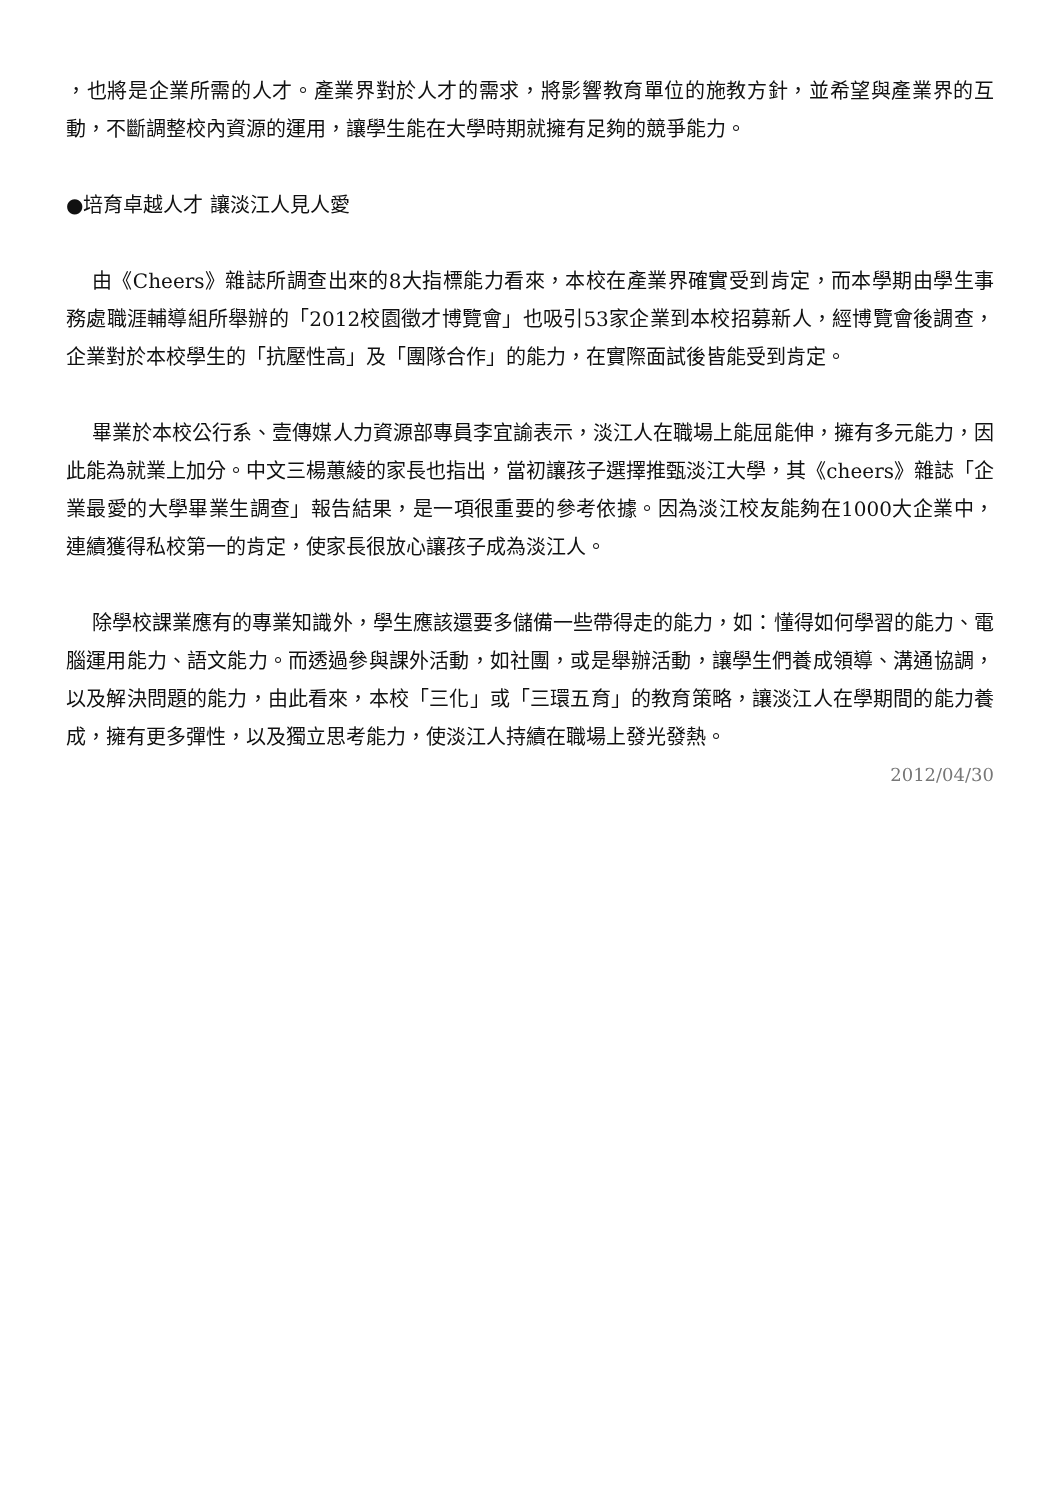，也將是企業所需的人才。產業界對於人才的需求，將影響教育單位的施教方針，並希望與產業界的互動，不斷調整校內資源的運用，讓學生能在大學時期就擁有足夠的競爭能力。
●培育卓越人才 讓淡江人見人愛
由《Cheers》雜誌所調查出來的8大指標能力看來，本校在產業界確實受到肯定，而本學期由學生事務處職涯輔導組所舉辦的「2012校園徵才博覽會」也吸引53家企業到本校招募新人，經博覽會後調查，企業對於本校學生的「抗壓性高」及「團隊合作」的能力，在實際面試後皆能受到肯定。
畢業於本校公行系、壹傳媒人力資源部專員李宜諭表示，淡江人在職場上能屈能伸，擁有多元能力，因此能為就業上加分。中文三楊蕙綾的家長也指出，當初讓孩子選擇推甄淡江大學，其《cheers》雜誌「企業最愛的大學畢業生調查」報告結果，是一項很重要的參考依據。因為淡江校友能夠在1000大企業中，連續獲得私校第一的肯定，使家長很放心讓孩子成為淡江人。
除學校課業應有的專業知識外，學生應該還要多儲備一些帶得走的能力，如：懂得如何學習的能力、電腦運用能力、語文能力。而透過參與課外活動，如社團，或是舉辦活動，讓學生們養成領導、溝通協調，以及解決問題的能力，由此看來，本校「三化」或「三環五育」的教育策略，讓淡江人在學期間的能力養成，擁有更多彈性，以及獨立思考能力，使淡江人持續在職場上發光發熱。
2012/04/30